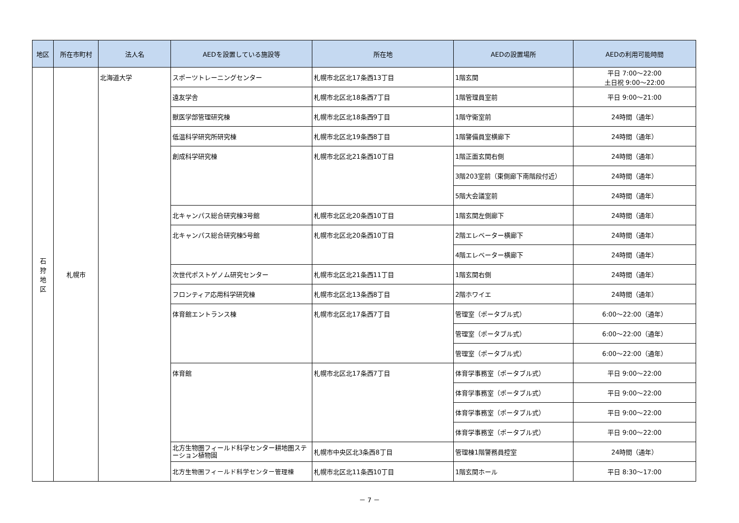| 地区 | 所在市町村 | 法人名 | AEDを設置している施設等 | 所在地 | AEDの設置場所 | AEDの利用可能時間 |
| --- | --- | --- | --- | --- | --- | --- |
| 石 狩 地 区 | 札幌市 | 北海道大学 | スポーツトレーニングセンター | 札幌市北区北17条西13丁目 | 1階玄関 | 平日 7:00～22:00 土日祝 9:00～22:00 |
| | | | 遠友学舎 | 札幌市北区北18条西7丁目 | 1階管理員室前 | 平日 9:00～21:00 |
| | | | 獣医学部管理研究棟 | 札幌市北区北18条西9丁目 | 1階守衛室前 | 24時間（通年） |
| | | | 低温科学研究所研究棟 | 札幌市北区北19条西8丁目 | 1階警備員室横廊下 | 24時間（通年） |
| | | | 創成科学研究棟 | 札幌市北区北21条西10丁目 | 1階正面玄関右側 | 24時間（通年） |
| | | | | | 3階203室前（東側廊下南階段付近） | 24時間（通年） |
| | | | | | 5階大会議室前 | 24時間（通年） |
| | | | 北キャンパス総合研究棟3号館 | 札幌市北区北20条西10丁目 | 1階玄関左側廊下 | 24時間（通年） |
| | | | 北キャンパス総合研究棟5号館 | 札幌市北区北20条西10丁目 | 2階エレベーター横廊下 | 24時間（通年） |
| | | | | | 4階エレベーター横廊下 | 24時間（通年） |
| | | | 次世代ポストゲノム研究センター | 札幌市北区北21条西11丁目 | 1階玄関右側 | 24時間（通年） |
| | | | フロンティア応用科学研究棟 | 札幌市北区北13条西8丁目 | 2階ホワイエ | 24時間（通年） |
| | | | 体育館エントランス棟 | 札幌市北区北17条西7丁目 | 管理室（ポータブル式） | 6:00～22:00（通年） |
| | | | | | 管理室（ポータブル式） | 6:00～22:00（通年） |
| | | | | | 管理室（ポータブル式） | 6:00～22:00（通年） |
| | | | 体育館 | 札幌市北区北17条西7丁目 | 体育学事務室（ポータブル式） | 平日 9:00～22:00 |
| | | | | | 体育学事務室（ポータブル式） | 平日 9:00～22:00 |
| | | | | | 体育学事務室（ポータブル式） | 平日 9:00～22:00 |
| | | | | | 体育学事務室（ポータブル式） | 平日 9:00～22:00 |
| | | | 北方生物圏フィールド科学センター耕地圏ステーション植物園 | 札幌市中央区北3条西8丁目 | 管理棟1階警務員控室 | 24時間（通年） |
| | | | 北方生物圏フィールド科学センター管理棟 | 札幌市北区北11条西10丁目 | 1階玄関ホール | 平日 8:30～17:00 |
－ 7 －